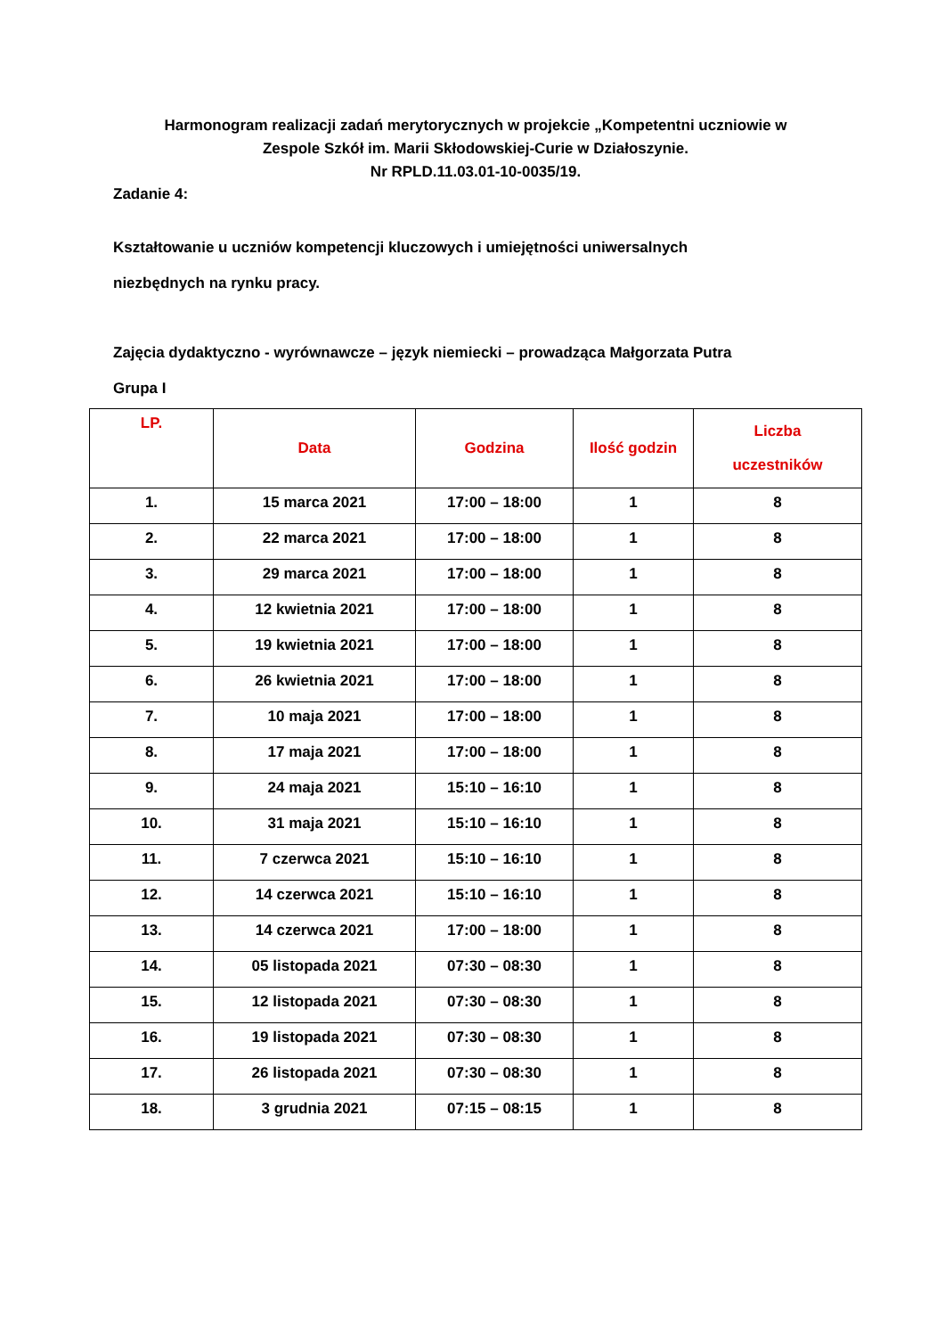Harmonogram realizacji zadań merytorycznych w projekcie „Kompetentni uczniowie w
Zespole Szkół im. Marii Skłodowskiej-Curie w Działoszynie.
Nr RPLD.11.03.01-10-0035/19.
Zadanie 4:
Kształtowanie u uczniów kompetencji kluczowych i umiejętności uniwersalnych
niezbędnych na rynku pracy.
Zajęcia dydaktyczno - wyrównawcze – język niemiecki – prowadząca Małgorzata Putra
Grupa I
| LP. | Data | Godzina | Ilość godzin | Liczba uczestników |
| --- | --- | --- | --- | --- |
| 1. | 15 marca 2021 | 17:00 – 18:00 | 1 | 8 |
| 2. | 22 marca 2021 | 17:00 – 18:00 | 1 | 8 |
| 3. | 29 marca 2021 | 17:00 – 18:00 | 1 | 8 |
| 4. | 12 kwietnia 2021 | 17:00 – 18:00 | 1 | 8 |
| 5. | 19 kwietnia 2021 | 17:00 – 18:00 | 1 | 8 |
| 6. | 26 kwietnia 2021 | 17:00 – 18:00 | 1 | 8 |
| 7. | 10 maja 2021 | 17:00 – 18:00 | 1 | 8 |
| 8. | 17 maja 2021 | 17:00 – 18:00 | 1 | 8 |
| 9. | 24 maja 2021 | 15:10 – 16:10 | 1 | 8 |
| 10. | 31 maja 2021 | 15:10 – 16:10 | 1 | 8 |
| 11. | 7 czerwca 2021 | 15:10 – 16:10 | 1 | 8 |
| 12. | 14 czerwca 2021 | 15:10 – 16:10 | 1 | 8 |
| 13. | 14 czerwca 2021 | 17:00 – 18:00 | 1 | 8 |
| 14. | 05 listopada 2021 | 07:30 – 08:30 | 1 | 8 |
| 15. | 12 listopada 2021 | 07:30 – 08:30 | 1 | 8 |
| 16. | 19 listopada 2021 | 07:30 – 08:30 | 1 | 8 |
| 17. | 26 listopada 2021 | 07:30 – 08:30 | 1 | 8 |
| 18. | 3 grudnia 2021 | 07:15 – 08:15 | 1 | 8 |